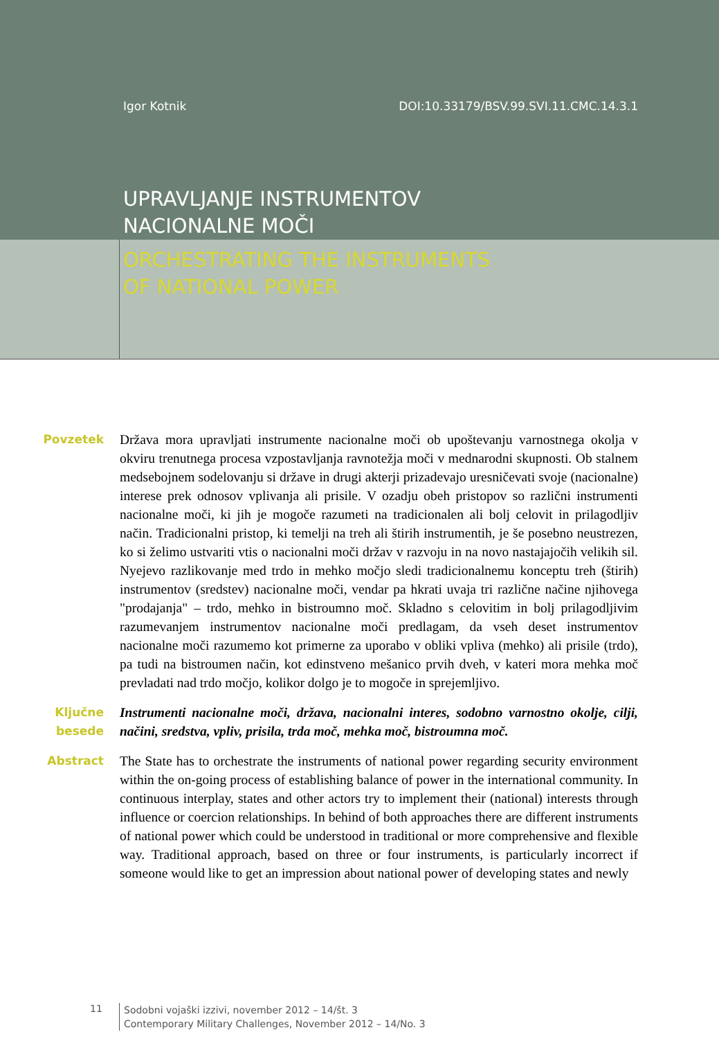Igor Kotnik DOI:10.33179/BSV.99.SVI.11.CMC.14.3.1
UPRAVLJANJE INSTRUMENTOV
NACIONALNE MOČI
ORCHESTRATING THE INSTRUMENTS
OF NATIONAL POWER
Povzetek Država mora upravljati instrumente nacionalne moči ob upoštevanju varnostnega okolja v okviru trenutnega procesa vzpostavljanja ravnotežja moči v mednarodni skupnosti. Ob stalnem medsebojnem sodelovanju si države in drugi akterji prizadevajo uresničevati svoje (nacionalne) interese prek odnosov vplivanja ali prisile. V ozadju obeh pristopov so različni instrumenti nacionalne moči, ki jih je mogoče razumeti na tradicionalen ali bolj celovit in prilagodljiv način. Tradicionalni pristop, ki temelji na treh ali štirih instrumentih, je še posebno neustrezen, ko si želimo ustvariti vtis o nacionalni moči držav v razvoju in na novo nastajajočih velikih sil. Nyejevo razlikovanje med trdo in mehko močjo sledi tradicionalnemu konceptu treh (štirih) instrumentov (sredstev) nacionalne moči, vendar pa hkrati uvaja tri različne načine njihovega "prodajanja" – trdo, mehko in bistroumno moč. Skladno s celovitim in bolj prilagodljivim razumevanjem instrumentov nacionalne moči predlagam, da vseh deset instrumentov nacionalne moči razumemo kot primerne za uporabo v obliki vpliva (mehko) ali prisile (trdo), pa tudi na bistroumen način, kot edinstveno mešanico prvih dveh, v kateri mora mehka moč prevladati nad trdo močjo, kolikor dolgo je to mogoče in sprejemljivo.
Ključne besede
Instrumenti nacionalne moči, država, nacionalni interes, sodobno varnostno okolje, cilji, načini, sredstva, vpliv, prisila, trda moč, mehka moč, bistroumna moč.
Abstract The State has to orchestrate the instruments of national power regarding security environment within the on-going process of establishing balance of power in the international community. In continuous interplay, states and other actors try to implement their (national) interests through influence or coercion relationships. In behind of both approaches there are different instruments of national power which could be understood in traditional or more comprehensive and flexible way. Traditional approach, based on three or four instruments, is particularly incorrect if someone would like to get an impression about national power of developing states and newly
11
Sodobni vojaški izzivi, november 2012 – 14/št. 3
Contemporary Military Challenges, November 2012 – 14/No. 3